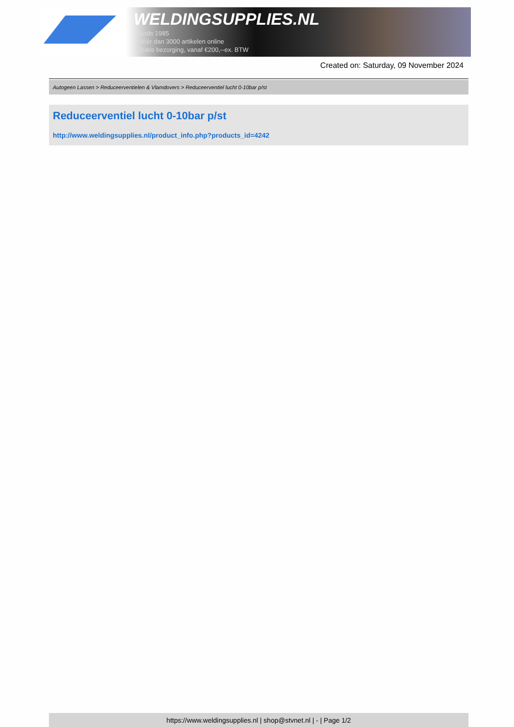WELDINGSUPPLIES.NL
- Sinds 1985
- Méér dan 3000 artikelen online
- Gratis bezorging, vanaf €200,--ex. BTW
Created on: Saturday, 09 November 2024
Autogeen Lassen > Reduceerventielen & Vlamdovers > Reduceerventiel lucht 0-10bar p/st
Reduceerventiel lucht 0-10bar p/st
http://www.weldingsupplies.nl/product_info.php?products_id=4242
https://www.weldingsupplies.nl | shop@stvnet.nl | - | Page 1/2